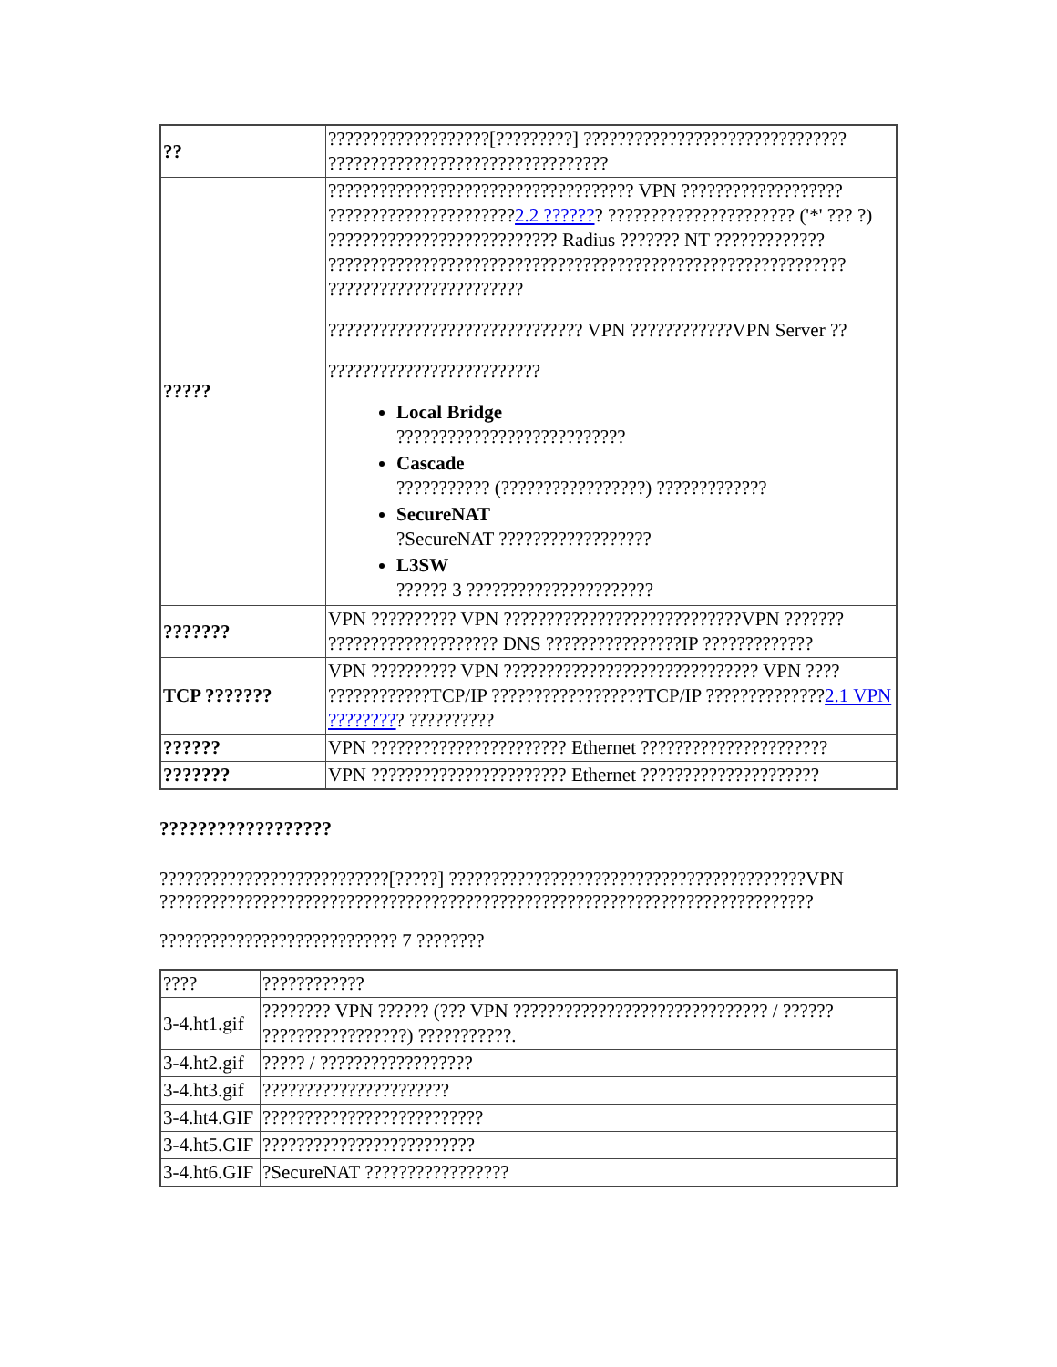| ?? | ???????????????????[?????????] ??????????????????????????????? ????????????????????????????????? |
| ????? | ???????????????????????????????????? VPN ??????????????????? ?????????????????????? 2.2 ?????? ? ?????????????????????? ('*' ??? ?) ??????????????????????????? Radius ??????? NT ????????????? ????????????????????????????????????????????????????????????? ??????????????????????? ?????????????????????????????? VPN ????????????VPN Server ?? ????????????????????????? Local Bridge ??????????????????????????? Cascade ??????????? (?????????????????) ????????????? SecureNAT ?SecureNAT ?????????????????? L3SW ?????? 3 ?????????????????????? |
| ??????? | VPN ?????????? VPN ????????????????????????????VPN ??????? ???????????????????? DNS ????????????????IP ????????????? |
| TCP ??????? | VPN ?????????? VPN ?????????????????????????????? VPN ???? ????????????TCP/IP ??????????????????TCP/IP ?????????????? 2.1 VPN ???????? ? ?????????? |
| ?????? | VPN ??????????????????????? Ethernet ?????????????????????? |
| ??????? | VPN ??????????????????????? Ethernet ????????????????????? |
??????????????????
???????????????????????????[?????] ??????????????????????????????????????????VPN ?????????????????????????????????????????????????????????????????????????????
???????????????????????????? 7 ????????
| ???? | ???????????? |
| 3-4.ht1.gif | ???????? VPN ?????? (??? VPN ?????????????????????????????? / ?????? ?????????????????) ???????????. |
| 3-4.ht2.gif | ????? / ?????????????????? |
| 3-4.ht3.gif | ?????????????????????? |
| 3-4.ht4.GIF | ?????????????????????????? |
| 3-4.ht5.GIF | ????????????????????????? |
| 3-4.ht6.GIF | ?SecureNAT ????????????????? |